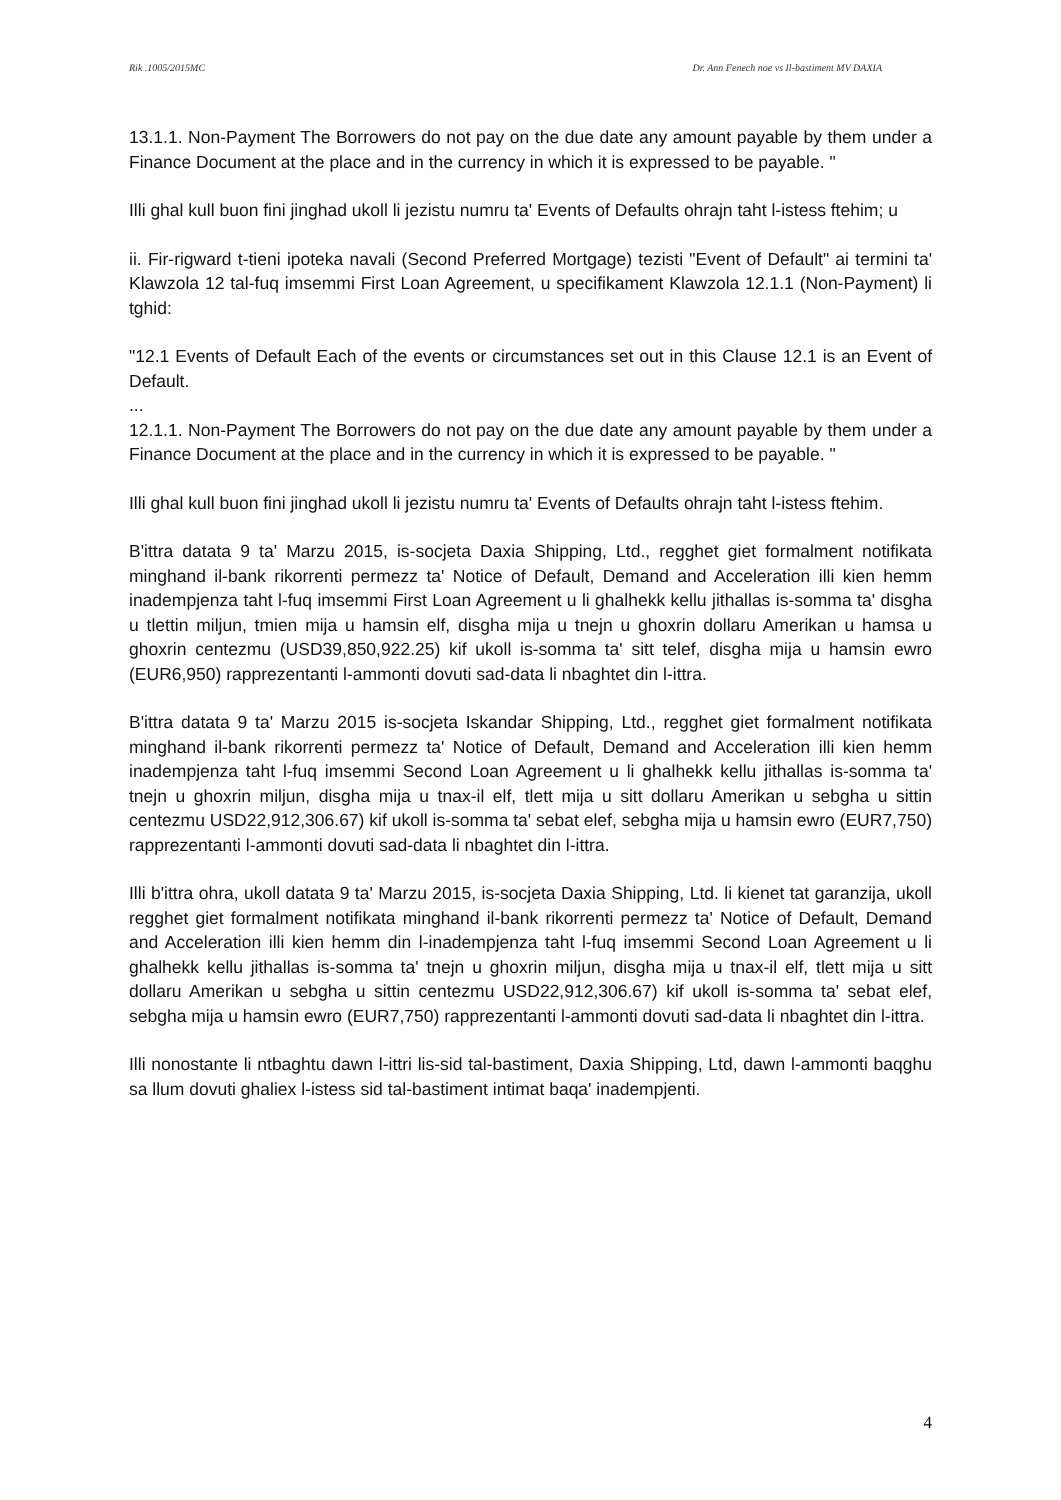Rik .1005/2015MC Dr. Ann Fenech noe vs Il-bastiment MV DAXIA
13.1.1. Non-Payment The Borrowers do not pay on the due date any amount payable by them under a Finance Document at the place and in the currency in which it is expressed to be payable. "
Illi ghal kull buon fini jinghad ukoll li jezistu numru ta' Events of Defaults ohrajn taht l-istess ftehim; u
ii. Fir-rigward t-tieni ipoteka navali (Second Preferred Mortgage) tezisti "Event of Default" ai termini ta' Klawzola 12 tal-fuq imsemmi First Loan Agreement, u specifikament Klawzola 12.1.1 (Non-Payment) li tghid:
"12.1 Events of Default Each of the events or circumstances set out in this Clause 12.1 is an Event of Default.
...
12.1.1. Non-Payment The Borrowers do not pay on the due date any amount payable by them under a Finance Document at the place and in the currency in which it is expressed to be payable. "
Illi ghal kull buon fini jinghad ukoll li jezistu numru ta' Events of Defaults ohrajn taht l-istess ftehim.
B'ittra datata 9 ta' Marzu 2015, is-socjeta Daxia Shipping, Ltd., regghet giet formalment notifikata minghand il-bank rikorrenti permezz ta' Notice of Default, Demand and Acceleration illi kien hemm inadempjenza taht l-fuq imsemmi First Loan Agreement u li ghalhekk kellu jithallas is-somma ta' disgha u tlettin miljun, tmien mija u hamsin elf, disgha mija u tnejn u ghoxrin dollaru Amerikan u hamsa u ghoxrin centezmu (USD39,850,922.25) kif ukoll is-somma ta' sitt telef, disgha mija u hamsin ewro (EUR6,950) rapprezentanti l-ammonti dovuti sad-data li nbaghtet din l-ittra.
B'ittra datata 9 ta' Marzu 2015 is-socjeta Iskandar Shipping, Ltd., regghet giet formalment notifikata minghand il-bank rikorrenti permezz ta' Notice of Default, Demand and Acceleration illi kien hemm inadempjenza taht l-fuq imsemmi Second Loan Agreement u li ghalhekk kellu jithallas is-somma ta' tnejn u ghoxrin miljun, disgha mija u tnax-il elf, tlett mija u sitt dollaru Amerikan u sebgha u sittin centezmu USD22,912,306.67) kif ukoll is-somma ta' sebat elef, sebgha mija u hamsin ewro (EUR7,750) rapprezentanti l-ammonti dovuti sad-data li nbaghtet din l-ittra.
Illi b'ittra ohra, ukoll datata 9 ta' Marzu 2015, is-socjeta Daxia Shipping, Ltd. li kienet tat garanzija, ukoll regghet giet formalment notifikata minghand il-bank rikorrenti permezz ta' Notice of Default, Demand and Acceleration illi kien hemm din l-inadempjenza taht l-fuq imsemmi Second Loan Agreement u li ghalhekk kellu jithallas is-somma ta' tnejn u ghoxrin miljun, disgha mija u tnax-il elf, tlett mija u sitt dollaru Amerikan u sebgha u sittin centezmu USD22,912,306.67) kif ukoll is-somma ta' sebat elef, sebgha mija u hamsin ewro (EUR7,750) rapprezentanti l-ammonti dovuti sad-data li nbaghtet din l-ittra.
Illi nonostante li ntbaghtu dawn l-ittri lis-sid tal-bastiment, Daxia Shipping, Ltd, dawn l-ammonti baqghu sa llum dovuti ghaliex l-istess sid tal-bastiment intimat baqa' inadempjenti.
4